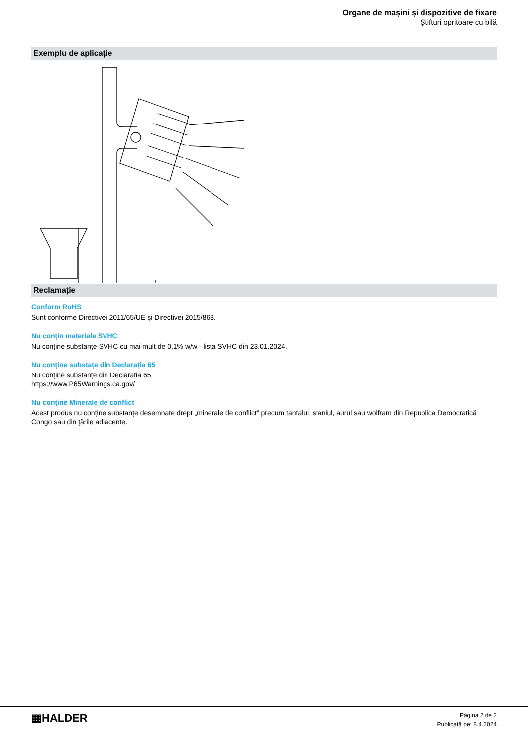Organe de mașini și dispozitive de fixare
Știfturi opritoare cu bilă
Exemplu de aplicație
Reclamație
Conform RoHS
Sunt conforme Directivei 2011/65/UE și Directivei 2015/863.
Nu conțin materiale SVHC
Nu conține substanțe SVHC cu mai mult de 0,1% w/w - lista SVHC din 23.01.2024.
Nu conține substațe din Declarația 65
Nu conține substanțe din Declarația 65.
https://www.P65Warnings.ca.gov/
Nu conține Minerale de conflict
Acest produs nu conține substanțe desemnate drept „minerale de conflict” precum tantalul, staniul, aurul sau wolfram din Republica Democratică Congo sau din țările adiacente.
▦HALDER
Pagina 2 de 2
Publicată pe: 8.4.2024